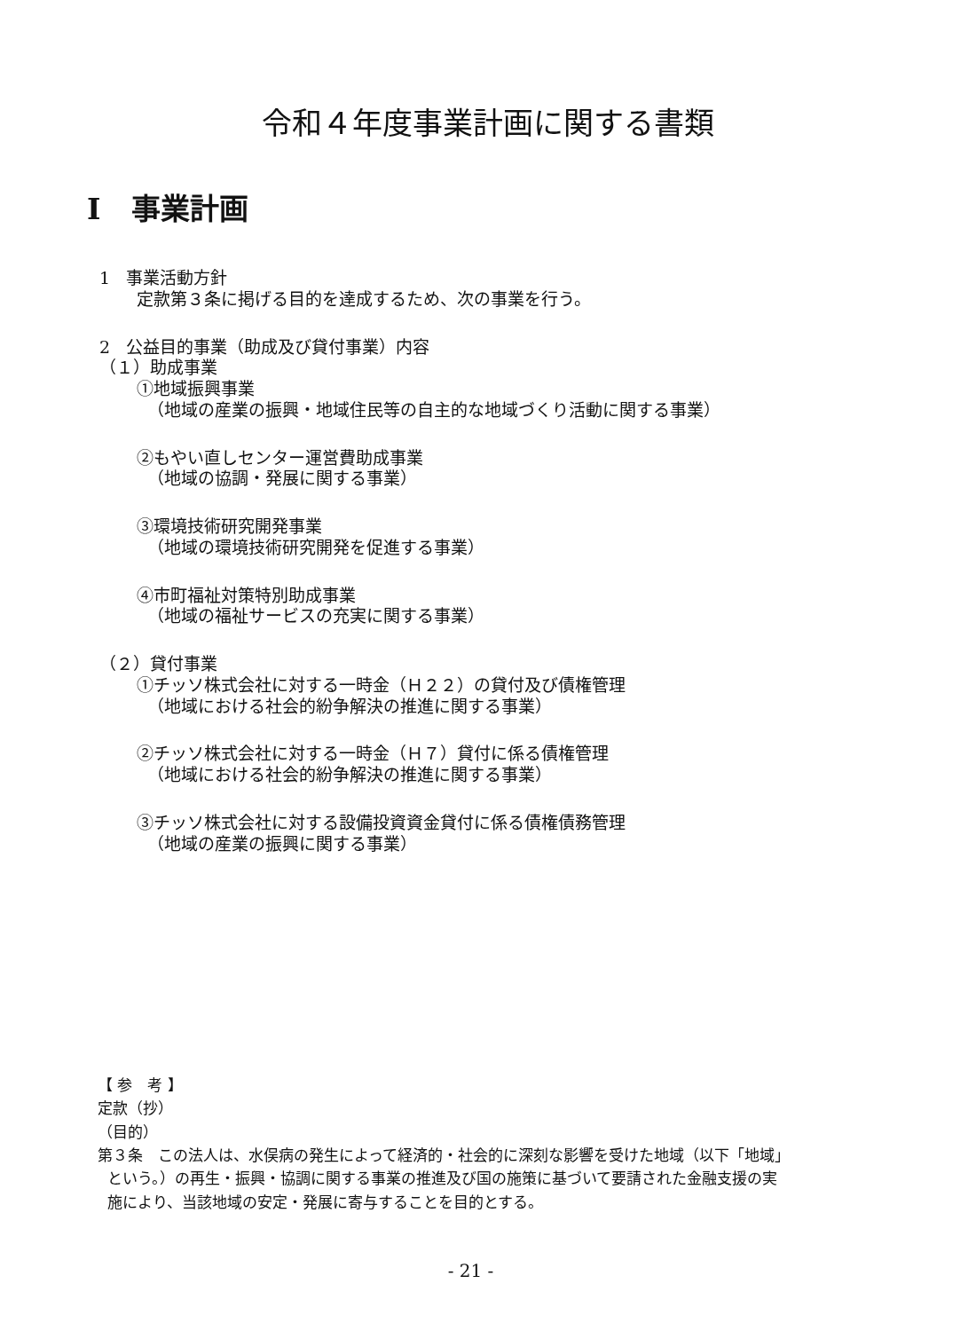令和４年度事業計画に関する書類
I 事業計画
1 事業活動方針
定款第３条に掲げる目的を達成するため、次の事業を行う。
2 公益目的事業（助成及び貸付事業）内容
（１）助成事業
①地域振興事業
（地域の産業の振興・地域住民等の自主的な地域づくり活動に関する事業）
②もやい直しセンター運営費助成事業
（地域の協調・発展に関する事業）
③環境技術研究開発事業
（地域の環境技術研究開発を促進する事業）
④市町福祉対策特別助成事業
（地域の福祉サービスの充実に関する事業）
（２）貸付事業
①チッソ株式会社に対する一時金（Ｈ２２）の貸付及び債権管理
（地域における社会的紛争解決の推進に関する事業）
②チッソ株式会社に対する一時金（Ｈ７）貸付に係る債権管理
（地域における社会的紛争解決の推進に関する事業）
③チッソ株式会社に対する設備投資資金貸付に係る債権債務管理
（地域の産業の振興に関する事業）
【 参　考 】
定款（抄）
（目的）
第３条　この法人は、水俣病の発生によって経済的・社会的に深刻な影響を受けた地域（以下「地域」
という。）の再生・振興・協調に関する事業の推進及び国の施策に基づいて要請された金融支援の実
施により、当該地域の安定・発展に寄与することを目的とする。
- 21 -